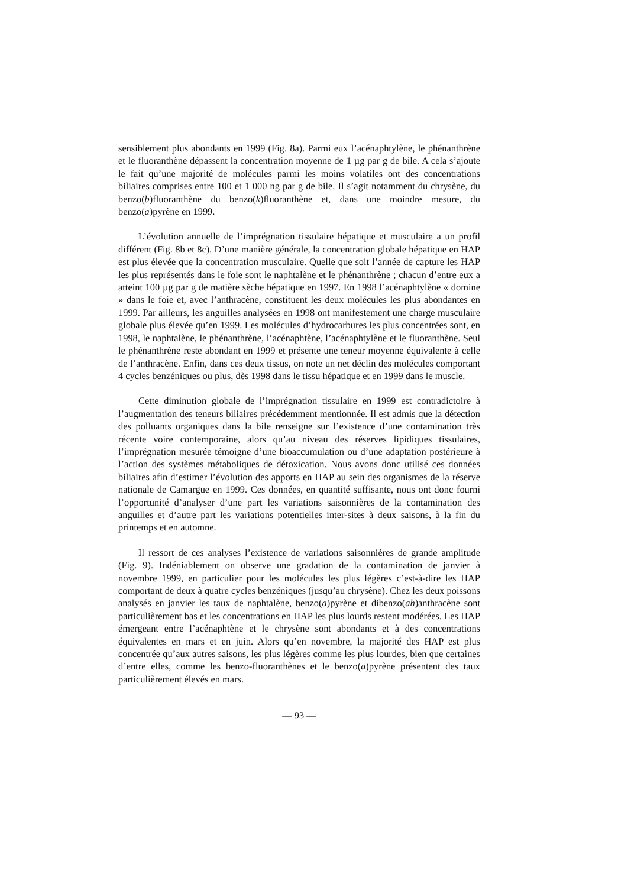sensiblement plus abondants en 1999 (Fig. 8a). Parmi eux l’acénaphtylène, le phénanthrène et le fluoranthène dépassent la concentration moyenne de 1 µg par g de bile. A cela s’ajoute le fait qu’une majorité de molécules parmi les moins volatiles ont des concentrations biliaires comprises entre 100 et 1 000 ng par g de bile. Il s’agit notamment du chrysène, du benzo(b)fluoranthène du benzo(k)fluoranthène et, dans une moindre mesure, du benzo(a)pyrène en 1999.
L’évolution annuelle de l’imprégnation tissulaire hépatique et musculaire a un profil différent (Fig. 8b et 8c). D’une manière générale, la concentration globale hépatique en HAP est plus élevée que la concentration musculaire. Quelle que soit l’année de capture les HAP les plus représentés dans le foie sont le naphtalène et le phénanthrène ; chacun d’entre eux a atteint 100 µg par g de matière sèche hépatique en 1997. En 1998 l’acénaphtylène « domine » dans le foie et, avec l’anthracène, constituent les deux molécules les plus abondantes en 1999. Par ailleurs, les anguilles analysées en 1998 ont manifestement une charge musculaire globale plus élevée qu’en 1999. Les molécules d’hydrocarbures les plus concentrées sont, en 1998, le naphtalène, le phénanthrène, l’acénaphtène, l’acénaphtylène et le fluoranthène. Seul le phénanthrène reste abondant en 1999 et présente une teneur moyenne équivalente à celle de l’anthracène. Enfin, dans ces deux tissus, on note un net déclin des molécules comportant 4 cycles benzéniques ou plus, dès 1998 dans le tissu hépatique et en 1999 dans le muscle.
Cette diminution globale de l’imprégnation tissulaire en 1999 est contradictoire à l’augmentation des teneurs biliaires précédemment mentionnée. Il est admis que la détection des polluants organiques dans la bile renseigne sur l’existence d’une contamination très récente voire contemporaine, alors qu’au niveau des réserves lipidiques tissulaires, l’imprégnation mesurée témoigne d’une bioaccumulation ou d’une adaptation postérieure à l’action des systèmes métaboliques de détoxication. Nous avons donc utilisé ces données biliaires afin d’estimer l’évolution des apports en HAP au sein des organismes de la réserve nationale de Camargue en 1999. Ces données, en quantité suffisante, nous ont donc fourni l’opportunité d’analyser d’une part les variations saisonnières de la contamination des anguilles et d’autre part les variations potentielles inter-sites à deux saisons, à la fin du printemps et en automne.
Il ressort de ces analyses l’existence de variations saisonnières de grande amplitude (Fig. 9). Indéniablement on observe une gradation de la contamination de janvier à novembre 1999, en particulier pour les molécules les plus légères c’est-à-dire les HAP comportant de deux à quatre cycles benzéniques (jusqu’au chrysène). Chez les deux poissons analysés en janvier les taux de naphtalène, benzo(a)pyrène et dibenzo(ah)anthracène sont particulièrement bas et les concentrations en HAP les plus lourds restent modérées. Les HAP émergeant entre l’acénaphtène et le chrysène sont abondants et à des concentrations équivalentes en mars et en juin. Alors qu’en novembre, la majorité des HAP est plus concentrée qu’aux autres saisons, les plus légères comme les plus lourdes, bien que certaines d’entre elles, comme les benzo-fluoranthènes et le benzo(a)pyrène présentent des taux particulièrement élevés en mars.
— 93 —